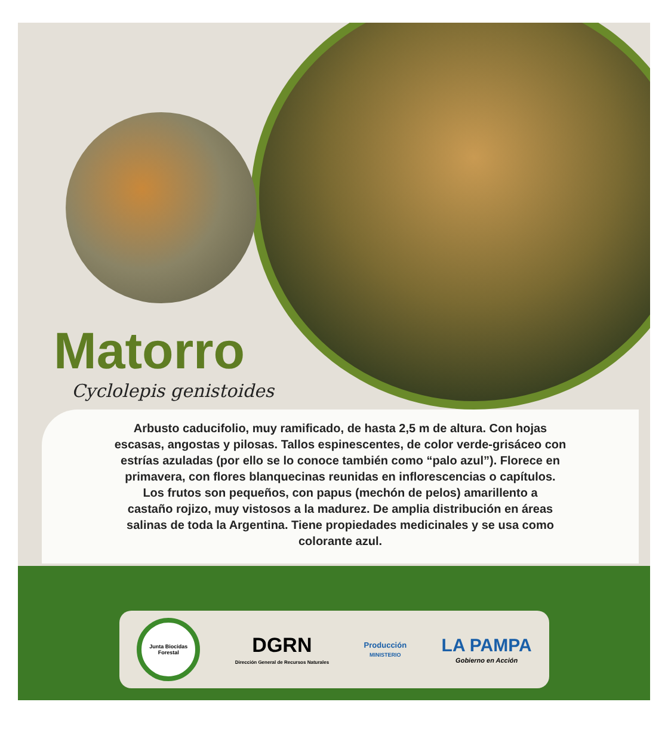Matorro
Cyclolepis genistoides
Arbusto caducifolio, muy ramificado, de hasta 2,5 m de altura. Con hojas
escasas, angostas y pilosas. Tallos espinescentes, de color verde-grisáceo con
estrías azuladas (por ello se lo conoce también como “palo azul”). Florece en
primavera, con flores blanquecinas reunidas en inflorescencias o capítulos.
Los frutos son pequeños, con papus (mechón de pelos) amarillento a
castaño rojizo, muy vistosos a la madurez. De amplia distribución en áreas
salinas de toda la Argentina. Tiene propiedades medicinales y se usa como
colorante azul.
Junta Biocidas Forestal
DGRN
Dirección General de Recursos Naturales
Producción
MINISTERIO
LA PAMPA
Gobierno en Acción